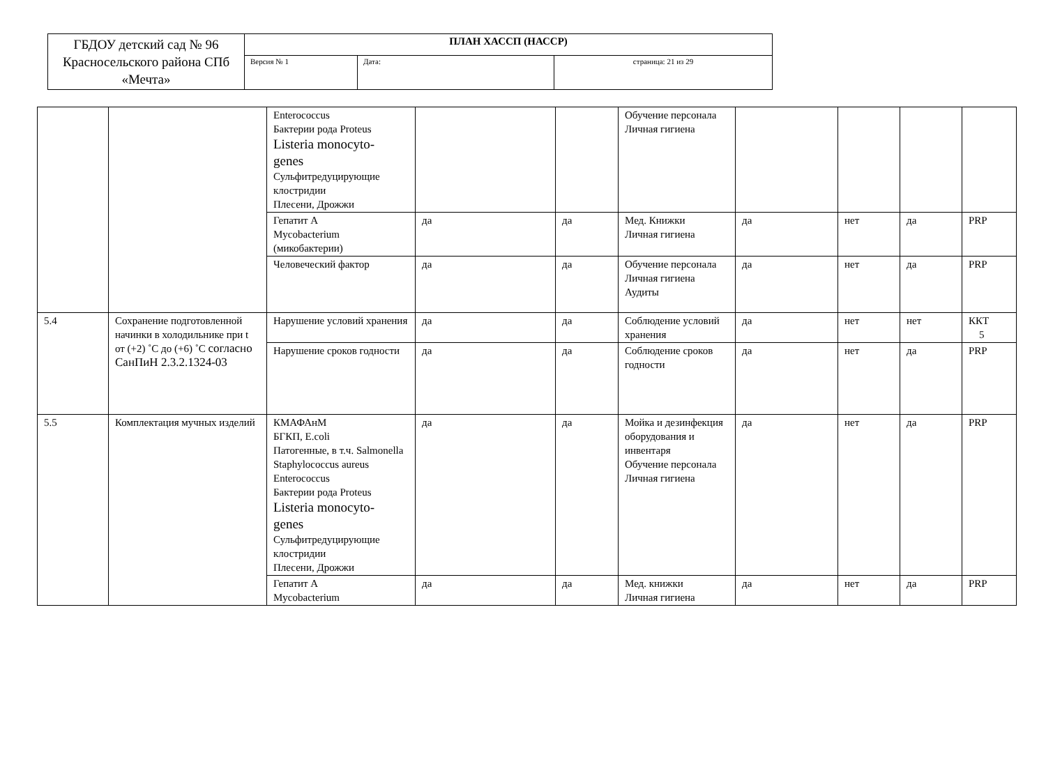| ГБДОУ детский сад № 96 Красносельского района СПб «Мечта» | ПЛАН ХАССП (НАССР) | | |
| | Версия № 1 | Дата: | страница: 21 из 29 |
| | | Enterococcus Бактерии рода Proteus Listeria monocyto- genes Сульфитредуцирующие клостридии Плесени, Дрожжи | | | Обучение персонала Личная гигиена | | | | |
| | | Гепатит А Mycobacterium (микобактерии) | да | да | Мед. Книжки Личная гигиена | да | нет | да | PRP |
| | | Человеческий фактор | да | да | Обучение персонала Личная гигиена Аудиты | да | нет | да | PRP |
| 5.4 | Сохранение подготовленной начинки в холодильнике при t от (+2) ˚С до (+6) ˚С согласно СанПиН 2.3.2.1324-03 | Нарушение условий хранения | да | да | Соблюдение условий хранения | да | нет | нет | ККТ 5 |
| | | Нарушение сроков годности | да | да | Соблюдение сроков годности | да | нет | да | PRP |
| 5.5 | Комплектация мучных изделий | КМАФАнМ БГКП, E.coli Патогенные, в т.ч. Salmonella Staphylococcus aureus Enterococcus Бактерии рода Proteus Listeria monocyto- genes Сульфитредуцирующие клостридии Плесени, Дрожжи | да | да | Мойка и дезинфекция оборудования и инвентаря Обучение персонала Личная гигиена | да | нет | да | PRP |
| | | Гепатит А Mycobacterium | да | да | Мед. книжки Личная гигиена | да | нет | да | PRP |